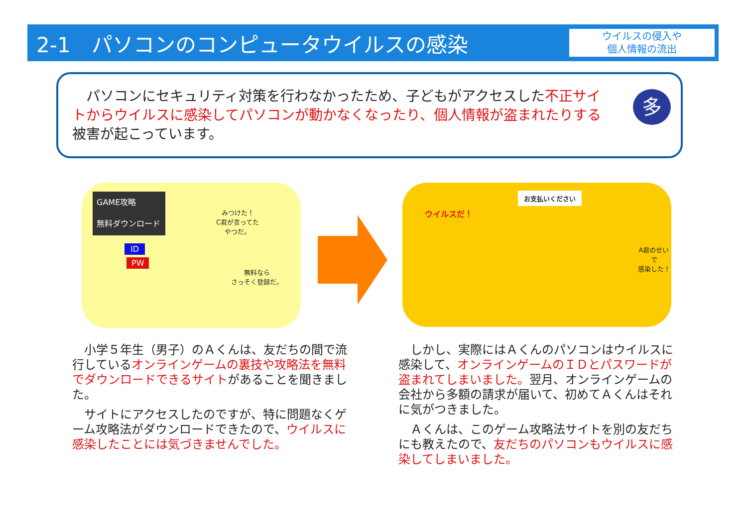2-1　パソコンのコンピュータウイルスの感染
ウイルスの侵入や
個人情報の流出
　パソコンにセキュリティ対策を行わなかったため、子どもがアクセスした不正サイトからウイルスに感染してパソコンが動かなくなったり、個人情報が盗まれたりする被害が起こっています。
多
GAME攻略
無料ダウンロード
ID
PW
みつけた！
C君が言ってた
やつだ。
無料なら
さっそく登録だ。
ウイルスだ！
お支払いください
A君のせいで
感染した！
　小学５年生（男子）のＡくんは、友だちの間で流行しているオンラインゲームの裏技や攻略法を無料でダウンロードできるサイトがあることを聞きました。
　サイトにアクセスしたのですが、特に問題なくゲーム攻略法がダウンロードできたので、ウイルスに感染したことには気づきませんでした。
　しかし、実際にはＡくんのパソコンはウイルスに感染して、オンラインゲームのＩＤとパスワードが盗まれてしまいました。翌月、オンラインゲームの会社から多額の請求が届いて、初めてＡくんはそれに気がつきました。
　Ａくんは、このゲーム攻略法サイトを別の友だちにも教えたので、友だちのパソコンもウイルスに感染してしまいました。